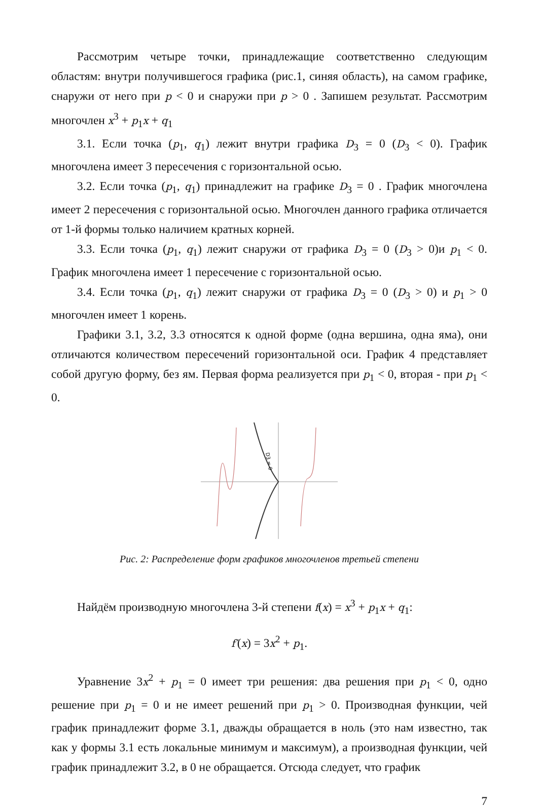Рассмотрим четыре точки, принадлежащие соответственно следующим областям: внутри получившегося графика (рис.1, синяя область), на самом графике, снаружи от него при p < 0 и снаружи при p > 0 . Запишем результат. Рассмотрим многочлен x<sup>3</sup> + p<sub>1</sub>x + q<sub>1</sub>
3.1. Если точка (p<sub>1</sub>, q<sub>1</sub>) лежит внутри графика D<sub>3</sub> = 0 (D<sub>3</sub> < 0). График многочлена имеет 3 пересечения с горизонтальной осью.
3.2. Если точка (p<sub>1</sub>, q<sub>1</sub>) принадлежит на графике D<sub>3</sub> = 0 . График многочлена имеет 2 пересечения с горизонтальной осью. Многочлен данного графика отличается от 1-й формы только наличием кратных корней.
3.3. Если точка (p<sub>1</sub>, q<sub>1</sub>) лежит снаружи от графика D<sub>3</sub> = 0 (D<sub>3</sub> > 0)и p<sub>1</sub> < 0. График многочлена имеет 1 пересечение с горизонтальной осью.
3.4. Если точка (p<sub>1</sub>, q<sub>1</sub>) лежит снаружи от графика D<sub>3</sub> = 0 (D<sub>3</sub> > 0) и p<sub>1</sub> > 0 многочлен имеет 1 корень.
Графики 3.1, 3.2, 3.3 относятся к одной форме (одна вершина, одна яма), они отличаются количеством пересечений горизонтальной оси. График 4 представляет собой другую форму, без ям. Первая форма реализуется при p<sub>1</sub> < 0, вторая - при p<sub>1</sub> < 0.
D3 = 0
Рис. 2: Распределение форм графиков многочленов третьей степени
Найдём производную многочлена 3-й степени f(x) = x<sup>3</sup> + p<sub>1</sub>x + q<sub>1</sub>:
f′(x) = 3x<sup>2</sup> + p<sub>1</sub>.
Уравнение 3x<sup>2</sup> + p<sub>1</sub> = 0 имеет три решения: два решения при p<sub>1</sub> < 0, одно решение при p<sub>1</sub> = 0 и не имеет решений при p<sub>1</sub> > 0. Производная функции, чей график принадлежит форме 3.1, дважды обращается в ноль (это нам известно, так как у формы 3.1 есть локальные минимум и максимум), а производная функции, чей график принадлежит 3.2, в 0 не обращается. Отсюда следует, что график
7